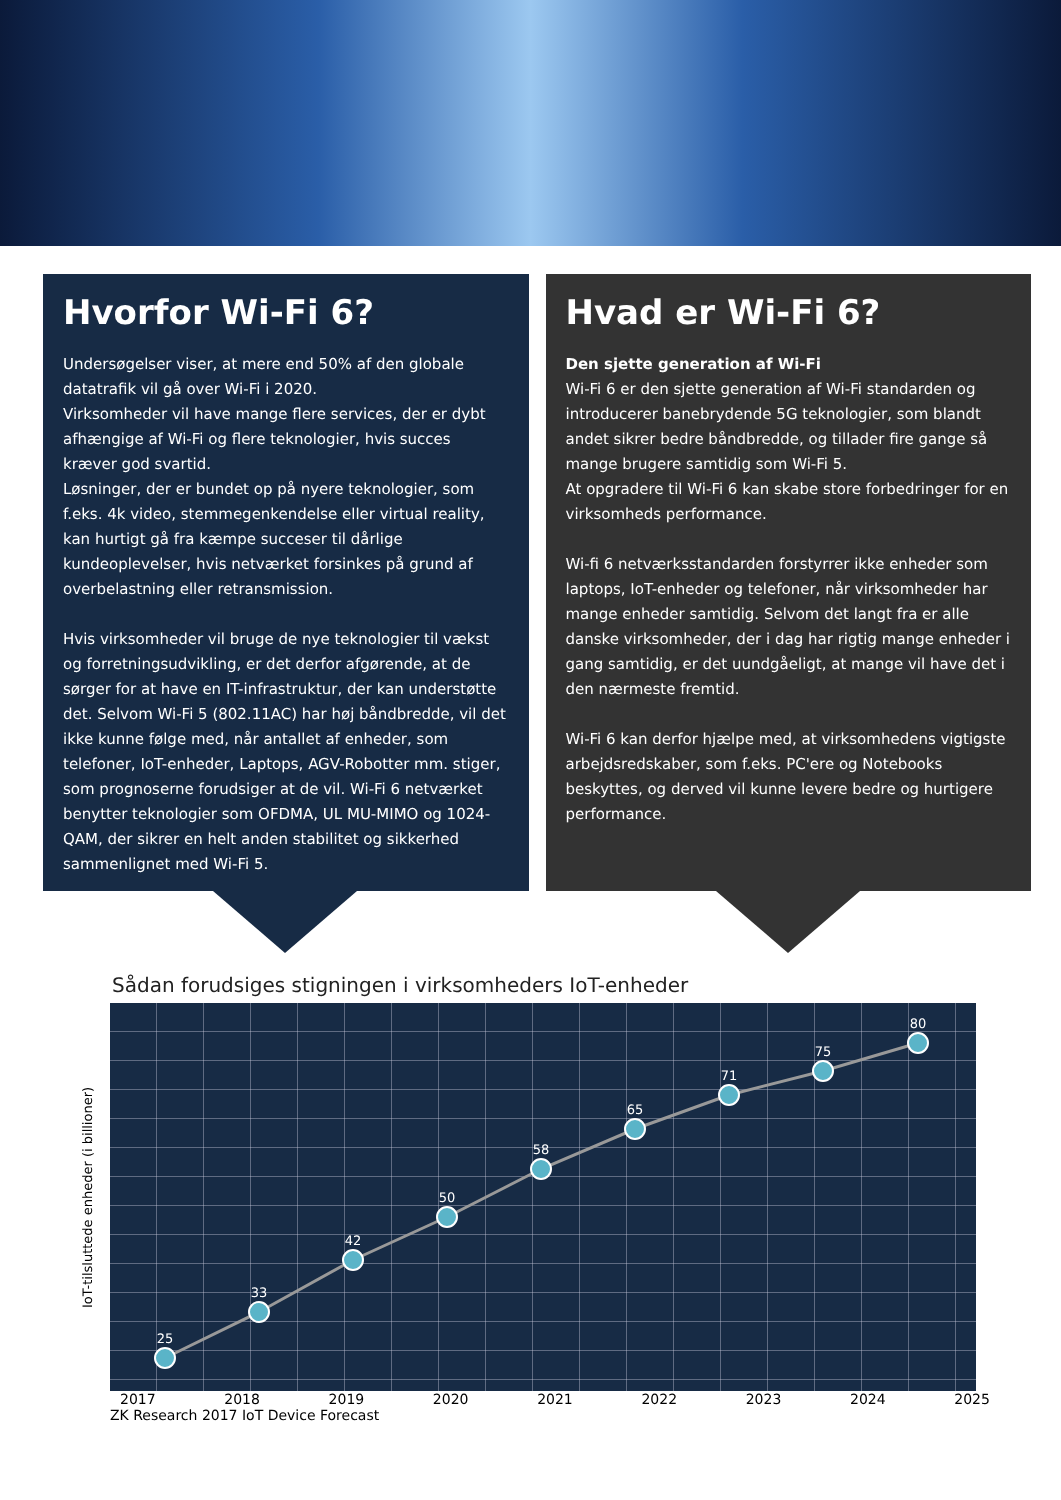Hvorfor Wi-Fi 6?
Undersøgelser viser, at mere end 50% af den globale datatrafik vil gå over Wi-Fi i 2020.
Virksomheder vil have mange flere services, der er dybt afhængige af Wi-Fi og flere teknologier, hvis succes kræver god svartid.
Løsninger, der er bundet op på nyere teknologier, som f.eks. 4k video, stemmegenkendelse eller virtual reality, kan hurtigt gå fra kæmpe succeser til dårlige kundeoplevelser, hvis netværket forsinkes på grund af overbelastning eller retransmission.
Hvis virksomheder vil bruge de nye teknologier til vækst og forretningsudvikling, er det derfor afgørende, at de sørger for at have en IT-infrastruktur, der kan understøtte det. Selvom Wi-Fi 5 (802.11AC) har høj båndbredde, vil det ikke kunne følge med, når antallet af enheder, som telefoner, IoT-enheder, Laptops, AGV-Robotter mm. stiger, som prognoserne forudsiger at de vil. Wi-Fi 6 netværket benytter teknologier som OFDMA, UL MU-MIMO og 1024-QAM, der sikrer en helt anden stabilitet og sikkerhed sammenlignet med Wi-Fi 5.
Hvad er Wi-Fi 6?
Den sjette generation af Wi-Fi
Wi-Fi 6 er den sjette generation af Wi-Fi standarden og introducerer banebrydende 5G teknologier, som blandt andet sikrer bedre båndbredde, og tillader fire gange så mange brugere samtidig som Wi-Fi 5.
At opgradere til Wi-Fi 6 kan skabe store forbedringer for en virksomheds performance.
Wi-fi 6 netværksstandarden forstyrrer ikke enheder som laptops, IoT-enheder og telefoner, når virksomheder har mange enheder samtidig. Selvom det langt fra er alle danske virksomheder, der i dag har rigtig mange enheder i gang samtidig, er det uundgåeligt, at mange vil have det i den nærmeste fremtid.
Wi-Fi 6 kan derfor hjælpe med, at virksomhedens vigtigste arbejdsredskaber, som f.eks. PC'ere og Notebooks beskyttes, og derved vil kunne levere bedre og hurtigere performance.
Sådan forudsiges stigningen i virksomheders IoT-enheder
IoT-tilsluttede enheder (i billioner)
25
33
42
50
58
65
71
75
80
2017 2018 2019 2020 2021 2022 2023 2024 2025
ZK Research 2017 IoT Device Forecast